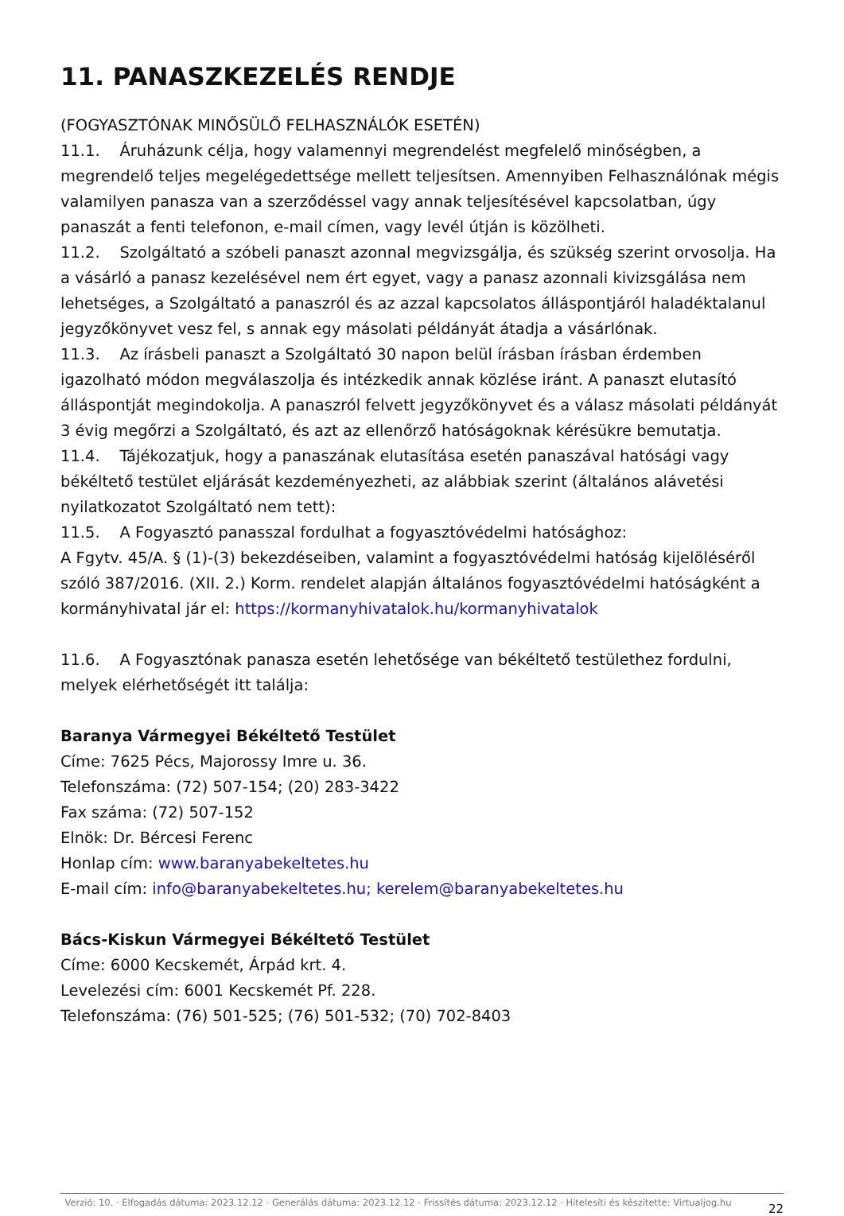11. PANASZKEZELÉS RENDJE
(FOGYASZTÓNAK MINŐSÜLŐ FELHASZNÁLÓK ESETÉN)
11.1. Áruházunk célja, hogy valamennyi megrendelést megfelelő minőségben, a megrendelő teljes megelégedettsége mellett teljesítsen. Amennyiben Felhasználónak mégis valamilyen panasza van a szerződéssel vagy annak teljesítésével kapcsolatban, úgy panaszát a fenti telefonon, e-mail címen, vagy levél útján is közölheti.
11.2. Szolgáltató a szóbeli panaszt azonnal megvizsgálja, és szükség szerint orvosolja. Ha a vásárló a panasz kezelésével nem ért egyet, vagy a panasz azonnali kivizsgálása nem lehetséges, a Szolgáltató a panaszról és az azzal kapcsolatos álláspontjáról haladéktalanul jegyzőkönyvet vesz fel, s annak egy másolati példányát átadja a vásárlónak.
11.3. Az írásbeli panaszt a Szolgáltató 30 napon belül írásban írásban érdemben igazolható módon megválaszolja és intézkedik annak közlése iránt. A panaszt elutasító álláspontját megindokolja. A panaszról felvett jegyzőkönyvet és a válasz másolati példányát 3 évig megőrzi a Szolgáltató, és azt az ellenőrző hatóságoknak kérésükre bemutatja.
11.4. Tájékozatjuk, hogy a panaszának elutasítása esetén panaszával hatósági vagy békéltető testület eljárását kezdeményezheti, az alábbiak szerint (általános alávetési nyilatkozatot Szolgáltató nem tett):
11.5. A Fogyasztó panasszal fordulhat a fogyasztóvédelmi hatósághoz:
A Fgytv. 45/A. § (1)-(3) bekezdéseiben, valamint a fogyasztóvédelmi hatóság kijelöléséről szóló 387/2016. (XII. 2.) Korm. rendelet alapján általános fogyasztóvédelmi hatóságként a kormányhivatal jár el: https://kormanyhivatalok.hu/kormanyhivatalok
11.6. A Fogyasztónak panasza esetén lehetősége van békéltető testülethez fordulni, melyek elérhetőségét itt találja:
Baranya Vármegyei Békéltető Testület
Címe: 7625 Pécs, Majorossy Imre u. 36.
Telefonszáma: (72) 507-154; (20) 283-3422
Fax száma: (72) 507-152
Elnök: Dr. Bércesi Ferenc
Honlap cím: www.baranyabekeltetes.hu
E-mail cím: info@baranyabekeltetes.hu; kerelem@baranyabekeltetes.hu
Bács-Kiskun Vármegyei Békéltető Testület
Címe: 6000 Kecskemét, Árpád krt. 4.
Levelezési cím: 6001 Kecskemét Pf. 228.
Telefonszáma: (76) 501-525; (76) 501-532; (70) 702-8403
Verzió: 10. · Elfogadás dátuma: 2023.12.12 · Generálás dátuma: 2023.12.12 · Frissítés dátuma: 2023.12.12 · Hitelesíti és készítette: Virtualjog.hu
22